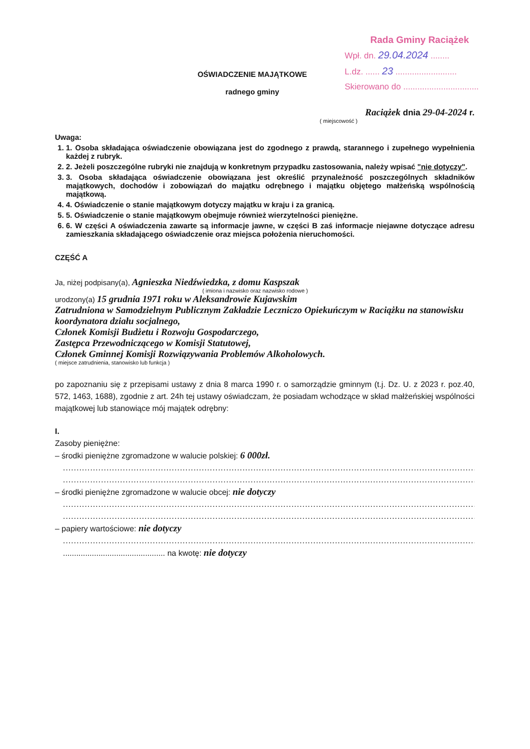Rada Gminy Raciążek
Wpł. dn. 29.04.2024 ........
L.dz. ...... 23 ..........................
Skierowano do ................................
OŚWIADCZENIE MAJĄTKOWE
radnego gminy
Raciążek dnia 29-04-2024 r.
( miejscowość )
Uwaga:
1. 1. Osoba składająca oświadczenie obowiązana jest do zgodnego z prawdą, starannego i zupełnego wypełnienia każdej z rubryk.
2. 2. Jeżeli poszczególne rubryki nie znajdują w konkretnym przypadku zastosowania, należy wpisać "nie dotyczy".
3. 3. Osoba składająca oświadczenie obowiązana jest określić przynależność poszczególnych składników majątkowych, dochodów i zobowiązań do majątku odrębnego i majątku objętego małżeńską wspólnością majątkową.
4. 4. Oświadczenie o stanie majątkowym dotyczy majątku w kraju i za granicą.
5. 5. Oświadczenie o stanie majątkowym obejmuje również wierzytelności pieniężne.
6. 6. W części A oświadczenia zawarte są informacje jawne, w części B zaś informacje niejawne dotyczące adresu zamieszkania składającego oświadczenie oraz miejsca położenia nieruchomości.
CZĘŚĆ A
Ja, niżej podpisany(a), Agnieszka Niedźwiedzka, z domu Kaspszak
( imiona i nazwisko oraz nazwisko rodowe )
urodzony(a) 15 grudnia 1971 roku w Aleksandrowie Kujawskim
Zatrudniona w Samodzielnym Publicznym Zakładzie Leczniczo Opiekuńczym w Raciążku na stanowisku koordynatora działu socjalnego,
Członek Komisji Budżetu i Rozwoju Gospodarczego,
Zastępca Przewodniczącego w Komisji Statutowej,
Członek Gminnej Komisji Rozwiązywania Problemów Alkoholowych.
( miejsce zatrudnienia, stanowisko lub funkcja )
po zapoznaniu się z przepisami ustawy z dnia 8 marca 1990 r. o samorządzie gminnym (t.j. Dz. U. z 2023 r. poz.40, 572, 1463, 1688), zgodnie z art. 24h tej ustawy oświadczam, że posiadam wchodzące w skład małżeńskiej wspólności majątkowej lub stanowiące mój majątek odrębny:
I.
Zasoby pieniężne:
– środki pieniężne zgromadzone w walucie polskiej: 6 000zł.
..................................................................................................................................................................
..................................................................................................................................................................
– środki pieniężne zgromadzone w walucie obcej: nie dotyczy
..................................................................................................................................................................
..................................................................................................................................................................
– papiery wartościowe: nie dotyczy
..................................................................................................................................................................
.............................................. na kwotę: nie dotyczy